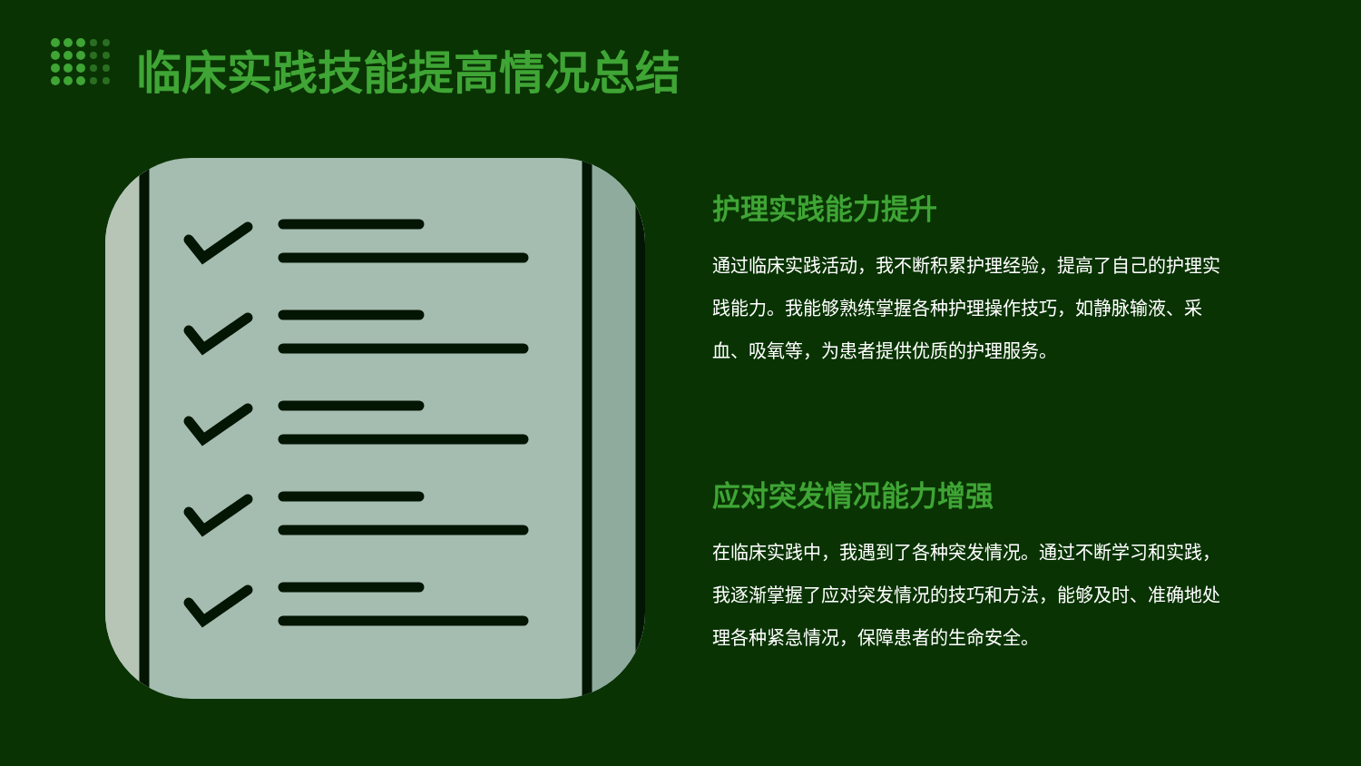临床实践技能提高情况总结
护理实践能力提升
通过临床实践活动，我不断积累护理经验，提高了自己的护理实践能力。我能够熟练掌握各种护理操作技巧，如静脉输液、采血、吸氧等，为患者提供优质的护理服务。
应对突发情况能力增强
在临床实践中，我遇到了各种突发情况。通过不断学习和实践，我逐渐掌握了应对突发情况的技巧和方法，能够及时、准确地处理各种紧急情况，保障患者的生命安全。